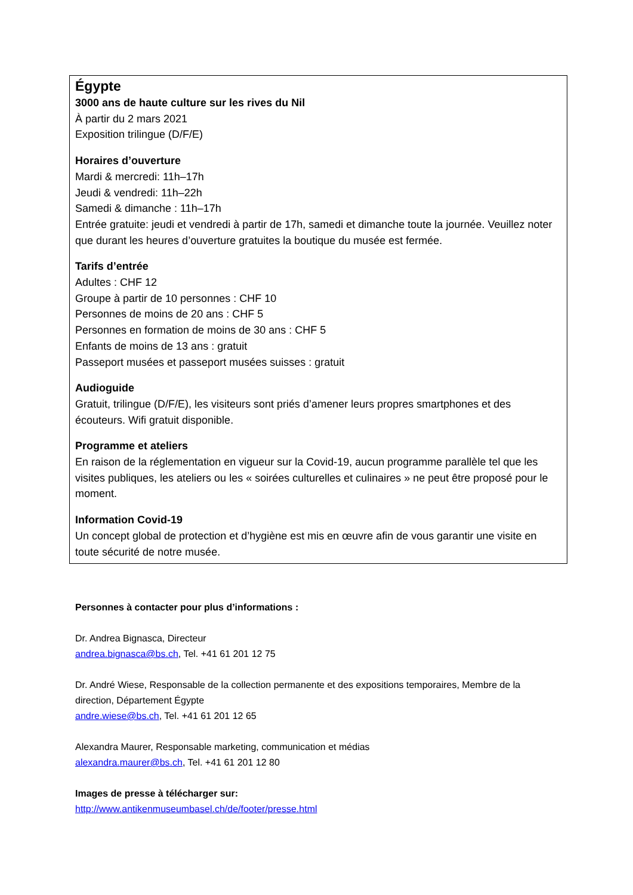Égypte
3000 ans de haute culture sur les rives du Nil
À partir du 2 mars 2021
Exposition trilingue (D/F/E)
Horaires d’ouverture
Mardi & mercredi: 11h–17h
Jeudi & vendredi: 11h–22h
Samedi & dimanche : 11h–17h
Entrée gratuite: jeudi et vendredi à partir de 17h, samedi et dimanche toute la journée. Veuillez noter que durant les heures d’ouverture gratuites la boutique du musée est fermée.
Tarifs d’entrée
Adultes : CHF 12
Groupe à partir de 10 personnes : CHF 10
Personnes de moins de 20 ans : CHF 5
Personnes en formation de moins de 30 ans : CHF 5
Enfants de moins de 13 ans : gratuit
Passeport musées et passeport musées suisses : gratuit
Audioguide
Gratuit, trilingue (D/F/E), les visiteurs sont priés d’amener leurs propres smartphones et des écouteurs. Wifi gratuit disponible.
Programme et ateliers
En raison de la réglementation en vigueur sur la Covid-19, aucun programme parallèle tel que les visites publiques, les ateliers ou les « soirées culturelles et culinaires » ne peut être proposé pour le moment.
Information Covid-19
Un concept global de protection et d’hygiène est mis en œuvre afin de vous garantir une visite en toute sécurité de notre musée.
Personnes à contacter pour plus d’informations :
Dr. Andrea Bignasca, Directeur
andrea.bignasca@bs.ch, Tel. +41 61 201 12 75
Dr. André Wiese, Responsable de la collection permanente et des expositions temporaires, Membre de la direction, Département Égypte
andre.wiese@bs.ch, Tel. +41 61 201 12 65
Alexandra Maurer, Responsable marketing, communication et médias
alexandra.maurer@bs.ch, Tel. +41 61 201 12 80
Images de presse à télécharger sur:
http://www.antikenmuseumbasel.ch/de/footer/presse.html